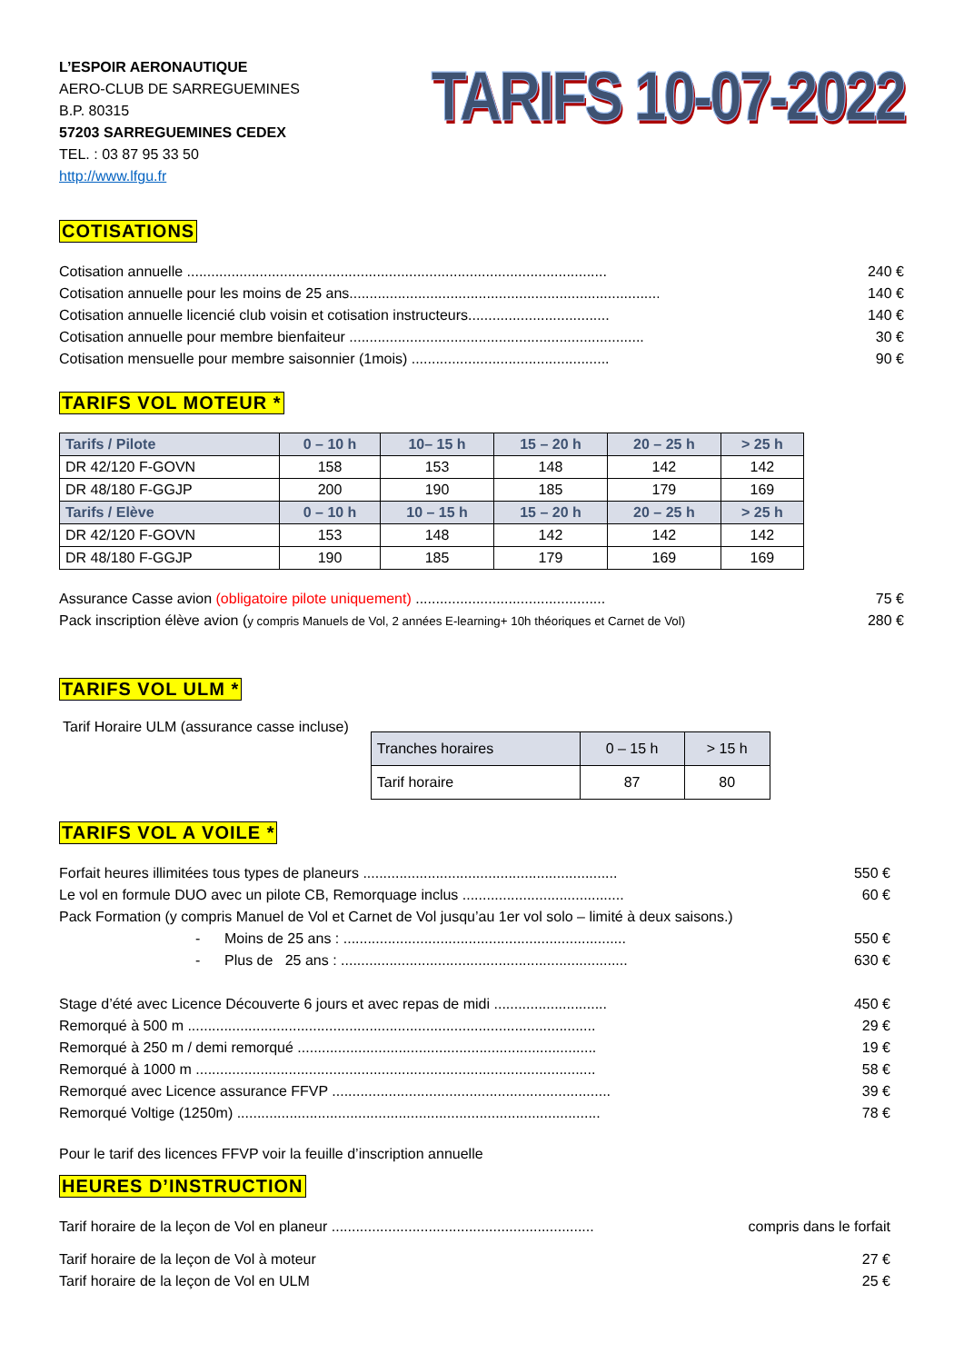L’ESPOIR AERONAUTIQUE
AERO-CLUB DE SARREGUEMINES
B.P. 80315
57203 SARREGUEMINES CEDEX
TEL. : 03 87 95 33 50
http://www.lfgu.fr
TARIFS 10-07-2022
COTISATIONS
Cotisation annuelle ........................................................................................................ 240 €
Cotisation annuelle pour les moins de 25 ans............................................................................... 140 €
Cotisation annuelle licencié club voisin et cotisation instructeurs................................... 140 €
Cotisation annuelle pour membre bienfaiteur ......................................................................... 30 €
Cotisation mensuelle pour membre saisonnier (1mois) ................................................. 90 €
TARIFS VOL MOTEUR *
| Tarifs / Pilote | 0 – 10 h | 10– 15 h | 15 – 20 h | 20 – 25 h | > 25 h |
| --- | --- | --- | --- | --- | --- |
| DR 42/120 F-GOVN | 158 | 153 | 148 | 142 | 142 |
| DR 48/180 F-GGJP | 200 | 190 | 185 | 179 | 169 |
| Tarifs / Elève | 0 – 10 h | 10 – 15 h | 15 – 20 h | 20 – 25 h | > 25 h |
| DR 42/120 F-GOVN | 153 | 148 | 142 | 142 | 142 |
| DR 48/180 F-GGJP | 190 | 185 | 179 | 169 | 169 |
Assurance Casse avion (obligatoire pilote uniquement) ............................................... 75 €
Pack inscription élève avion (y compris Manuels de Vol, 2 années E-learning+ 10h théoriques et Carnet de Vol) 280 €
TARIFS VOL ULM *
Tarif Horaire ULM (assurance casse incluse)
| Tranches horaires | 0 – 15 h | > 15 h |
| Tarif horaire | 87 | 80 |
TARIFS VOL A VOILE *
Forfait heures illimitées tous types de planeurs ............................................................... 550 €
Le vol en formule DUO avec un pilote CB, Remorquage inclus ........................................ 60 €
Pack Formation (y compris Manuel de Vol et Carnet de Vol jusqu’au 1er vol solo – limité à deux saisons.)
- Moins de 25 ans : ...................................................................... 550 €
- Plus de 25 ans : ....................................................................... 630 €
Stage d’été avec Licence Découverte 6 jours et avec repas de midi ............................ 450 €
Remorqué à 500 m ..................................................................................................... 29 €
Remorqué à 250 m / demi remorqué .......................................................................... 19 €
Remorqué à 1000 m ................................................................................................... 58 €
Remorqué avec Licence assurance FFVP ..................................................................... 39 €
Remorqué Voltige (1250m) .......................................................................................... 78 €
Pour le tarif des licences FFVP voir la feuille d’inscription annuelle
HEURES D’INSTRUCTION
Tarif horaire de la leçon de Vol en planeur ................................................................. compris dans le forfait
Tarif horaire de la leçon de Vol à moteur 27 €
Tarif horaire de la leçon de Vol en ULM 25 €